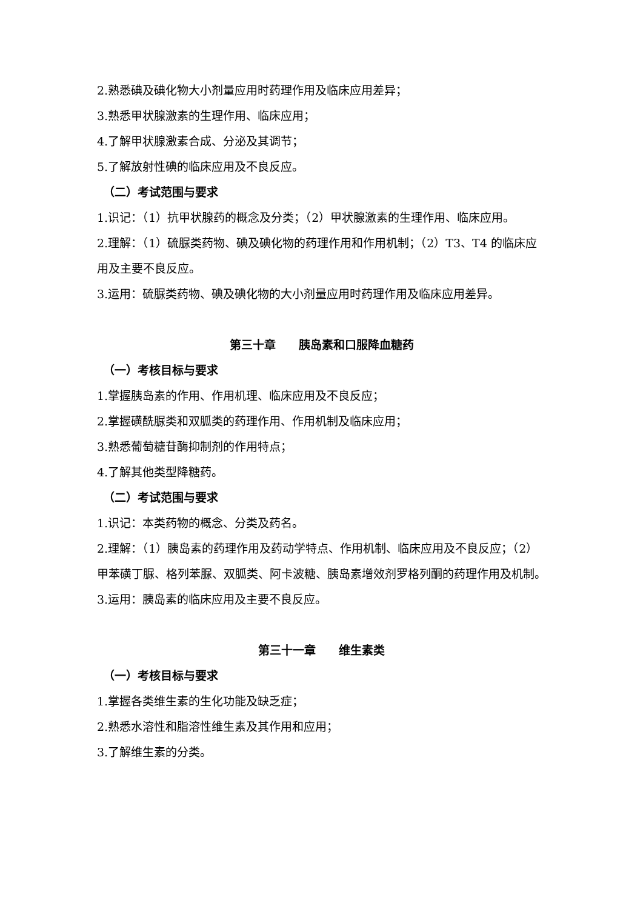2.熟悉碘及碘化物大小剂量应用时药理作用及临床应用差异；
3.熟悉甲状腺激素的生理作用、临床应用；
4.了解甲状腺激素合成、分泌及其调节；
5.了解放射性碘的临床应用及不良反应。
（二）考试范围与要求
1.识记：（1）抗甲状腺药的概念及分类；（2）甲状腺激素的生理作用、临床应用。
2.理解：（1）硫脲类药物、碘及碘化物的药理作用和作用机制；（2）T3、T4 的临床应用及主要不良反应。
3.运用：硫脲类药物、碘及碘化物的大小剂量应用时药理作用及临床应用差异。
第三十章　　胰岛素和口服降血糖药
（一）考核目标与要求
1.掌握胰岛素的作用、作用机理、临床应用及不良反应；
2.掌握磺酰脲类和双胍类的药理作用、作用机制及临床应用；
3.熟悉葡萄糖苷酶抑制剂的作用特点；
4.了解其他类型降糖药。
（二）考试范围与要求
1.识记：本类药物的概念、分类及药名。
2.理解：（1）胰岛素的药理作用及药动学特点、作用机制、临床应用及不良反应；（2）甲苯磺丁脲、格列苯脲、双胍类、阿卡波糖、胰岛素增效剂罗格列酮的药理作用及机制。
3.运用：胰岛素的临床应用及主要不良反应。
第三十一章　　维生素类
（一）考核目标与要求
1.掌握各类维生素的生化功能及缺乏症；
2.熟悉水溶性和脂溶性维生素及其作用和应用；
3.了解维生素的分类。